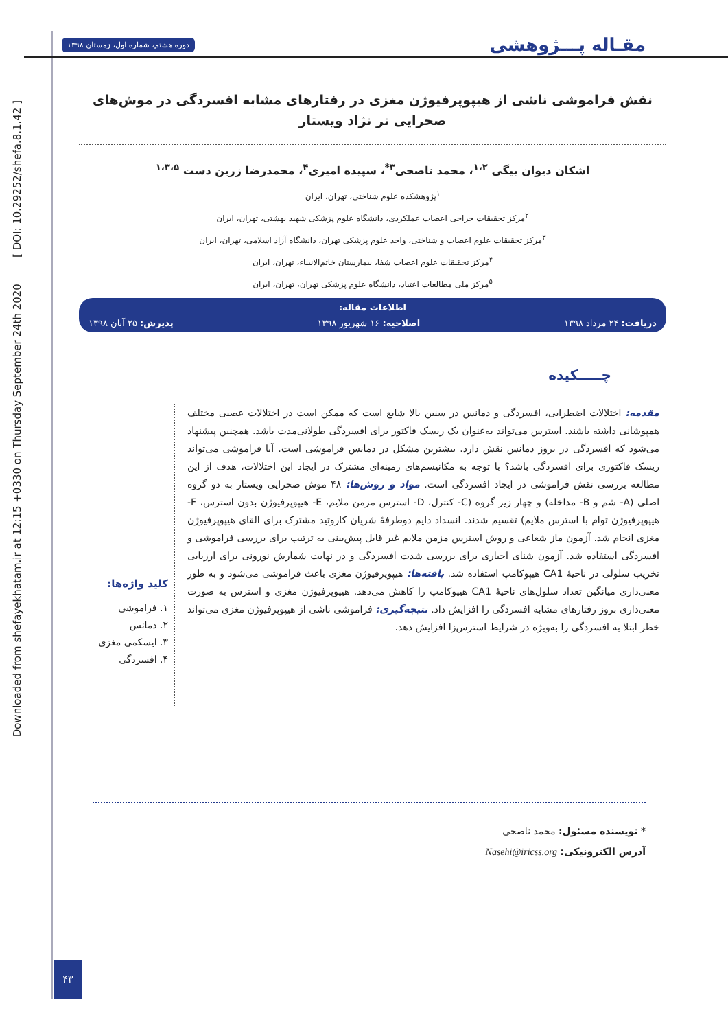Downloaded from shefayekhatam.ir at 12:15 +0330 on Thursday September 24th 2020 [ DOI: 10.29252/shefa.8.1.42 ]
مقـاله پـــژوهشی دوره هشتم، شماره اول، زمستان ۱۳۹۸
نقش فراموشی ناشی از هیپوپرفیوژن مغزی در رفتارهای مشابه افسردگی در موش‌های صحرایی نر نژاد ویستار
اشکان دیوان بیگی <sup>۱،۲</sup>، محمد ناصحی<sup>۳*</sup>، سپیده امیری<sup>۴</sup>، محمدرضا زرین دست <sup>۱،۳،۵</sup>
<sup>۱</sup> پژوهشکده علوم شناختی، تهران، ایران
<sup>۲</sup> مرکز تحقیقات جراحی اعصاب عملکردی، دانشگاه علوم پزشکی شهید بهشتی، تهران، ایران
<sup>۳</sup> مرکز تحقیقات علوم اعصاب و شناختی، واحد علوم پزشکی تهران، دانشگاه آزاد اسلامی، تهران، ایران
<sup>۴</sup> مرکز تحقیقات علوم اعصاب شفا، بیمارستان خاتم‌الانبیاء، تهران، ایران
<sup>۵</sup> مرکز ملی مطالعات اعتیاد، دانشگاه علوم پزشکی تهران، تهران، ایران
اطلاعات مقاله:
دریافت: ۲۴ مرداد ۱۳۹۸ اصلاحیه: ۱۶ شهریور ۱۳۹۸ پذیرش: ۲۵ آبان ۱۳۹۸
چـــــکیده
مقدمه: اختلالات اضطرابی، افسردگی و دمانس در سنین بالا شایع است که ممکن است در اختلالات عصبی مختلف همپوشانی داشته باشند. استرس می‌تواند به‌عنوان یک ریسک فاکتور برای افسردگی طولانی‌مدت باشد. همچنین پیشنهاد می‌شود که افسردگی در بروز دمانس نقش دارد. بیشترین مشکل در دمانس فراموشی است. آیا فراموشی می‌تواند ریسک فاکتوری برای افسردگی باشد؟ با توجه به مکانیسم‌های زمینه‌ای مشترک در ایجاد این اختلالات، هدف از این مطالعه بررسی نقش فراموشی در ایجاد افسردگی است. مواد و روش‌ها: ۴۸ موش صحرایی ویستار به دو گروه اصلی (A- شم و B- مداخله) و چهار زیر گروه (C- کنترل، D- استرس مزمن ملایم، E- هیپوپرفیوژن بدون استرس، F- هیپوپرفیوژن توام با استرس ملایم) تقسیم شدند. انسداد دایم دوطرفهٔ شریان کاروتید مشترک برای القای هیپوپرفیوژن مغزی انجام شد. آزمون ماز شعاعی و روش استرس مزمن ملایم غیر قابل پیش‌بینی به ترتیب برای بررسی فراموشی و افسردگی استفاده شد. آزمون شنای اجباری برای بررسی شدت افسردگی و در نهایت شمارش نورونی برای ارزیابی تخریب سلولی در ناحیهٔ CA1 هیپوکامپ استفاده شد. یافته‌ها: هیپوپرفیوژن مغزی باعث فراموشی می‌شود و به طور معنی‌داری میانگین تعداد سلول‌های ناحیهٔ CA1 هیپوکامپ را کاهش می‌دهد. هیپوپرفیوژن مغزی و استرس به صورت معنی‌داری بروز رفتارهای مشابه افسردگی را افزایش داد. نتیجه‌گیری: فراموشی ناشی از هیپوپرفیوژن مغزی می‌تواند خطر ابتلا به افسردگی را به‌ویژه در شرایط استرس‌زا افزایش دهد.
کلید واژه‌ها:
۱. فراموشی
۲. دمانس
۳. ایسکمی مغزی
۴. افسردگی
* نویسنده مسئول: محمد ناصحی
آدرس الکترونیکی: Nasehi@iricss.org
۴۳